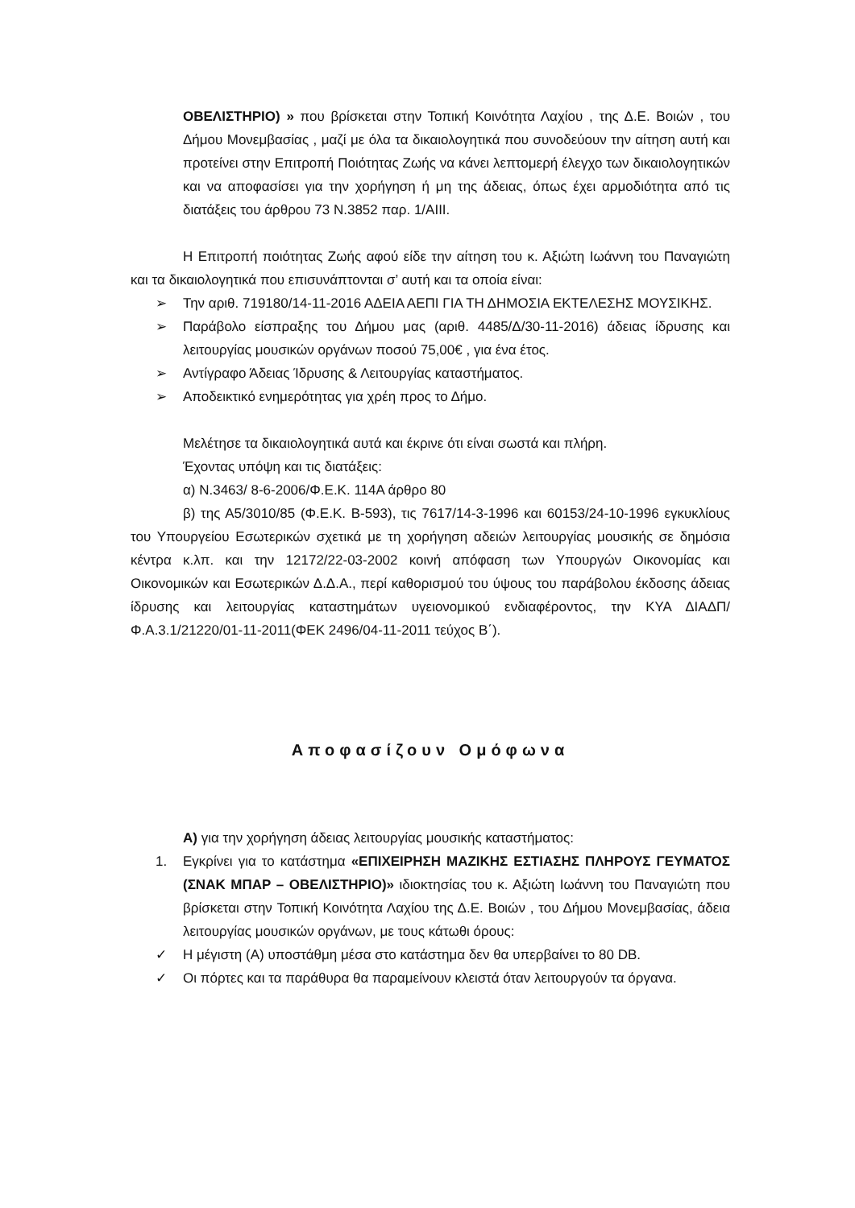ΟΒΕΛΙΣΤΗΡΙΟ) » που βρίσκεται στην Τοπική Κοινότητα Λαχίου , της Δ.Ε. Βοιών , του Δήμου Μονεμβασίας , μαζί με όλα τα δικαιολογητικά που συνοδεύουν την αίτηση αυτή και προτείνει στην Επιτροπή Ποιότητας Ζωής να κάνει λεπτομερή έλεγχο των δικαιολογητικών και να αποφασίσει για την χορήγηση ή μη της άδειας, όπως έχει αρμοδιότητα από τις διατάξεις του άρθρου 73 Ν.3852 παρ. 1/ΑΙΙΙ.
Η Επιτροπή ποιότητας Ζωής αφού είδε την αίτηση του κ. Αξιώτη Ιωάννη του Παναγιώτη και τα δικαιολογητικά που επισυνάπτονται σ’ αυτή και τα οποία είναι:
➢ Την αριθ. 719180/14-11-2016 ΑΔΕΙΑ ΑΕΠΙ ΓΙΑ ΤΗ ΔΗΜΟΣΙΑ ΕΚΤΕΛΕΣΗΣ ΜΟΥΣΙΚΗΣ.
➢ Παράβολο είσπραξης του Δήμου μας (αριθ. 4485/Δ/30-11-2016) άδειας ίδρυσης και λειτουργίας μουσικών οργάνων ποσού 75,00€ , για ένα έτος.
➢ Αντίγραφο Άδειας Ίδρυσης & Λειτουργίας καταστήματος.
➢ Αποδεικτικό ενημερότητας για χρέη προς το Δήμο.
Μελέτησε τα δικαιολογητικά αυτά και έκρινε ότι είναι σωστά και πλήρη.
Έχοντας υπόψη και τις διατάξεις:
α) Ν.3463/ 8-6-2006/Φ.Ε.Κ. 114Α άρθρο 80
β) της Α5/3010/85 (Φ.Ε.Κ. Β-593), τις 7617/14-3-1996 και 60153/24-10-1996 εγκυκλίους του Υπουργείου Εσωτερικών σχετικά με τη χορήγηση αδειών λειτουργίας μουσικής σε δημόσια κέντρα κ.λπ. και την 12172/22-03-2002 κοινή απόφαση των Υπουργών Οικονομίας και Οικονομικών και Εσωτερικών Δ.Δ.Α., περί καθορισμού του ύψους του παράβολου έκδοσης άδειας ίδρυσης και λειτουργίας καταστημάτων υγειονομικού ενδιαφέροντος, την ΚΥΑ ΔΙΑΔΠ/Φ.Α.3.1/21220/01-11-2011(ΦΕΚ 2496/04-11-2011 τεύχος Β΄).
Αποφασίζουν Ομόφωνα
Α) για την χορήγηση άδειας λειτουργίας μουσικής καταστήματος:
1. Εγκρίνει για το κατάστημα «ΕΠΙΧΕΙΡΗΣΗ ΜΑΖΙΚΗΣ ΕΣΤΙΑΣΗΣ ΠΛΗΡΟΥΣ ΓΕΥΜΑΤΟΣ (ΣΝΑΚ ΜΠΑΡ – ΟΒΕΛΙΣΤΗΡΙΟ)» ιδιοκτησίας του κ. Αξιώτη Ιωάννη του Παναγιώτη που βρίσκεται στην Τοπική Κοινότητα Λαχίου της Δ.Ε. Βοιών , του Δήμου Μονεμβασίας, άδεια λειτουργίας μουσικών οργάνων, με τους κάτωθι όρους:
✓ Η μέγιστη (Α) υποστάθμη μέσα στο κατάστημα δεν θα υπερβαίνει το 80 DB.
✓ Οι πόρτες και τα παράθυρα θα παραμείνουν κλειστά όταν λειτουργούν τα όργανα.